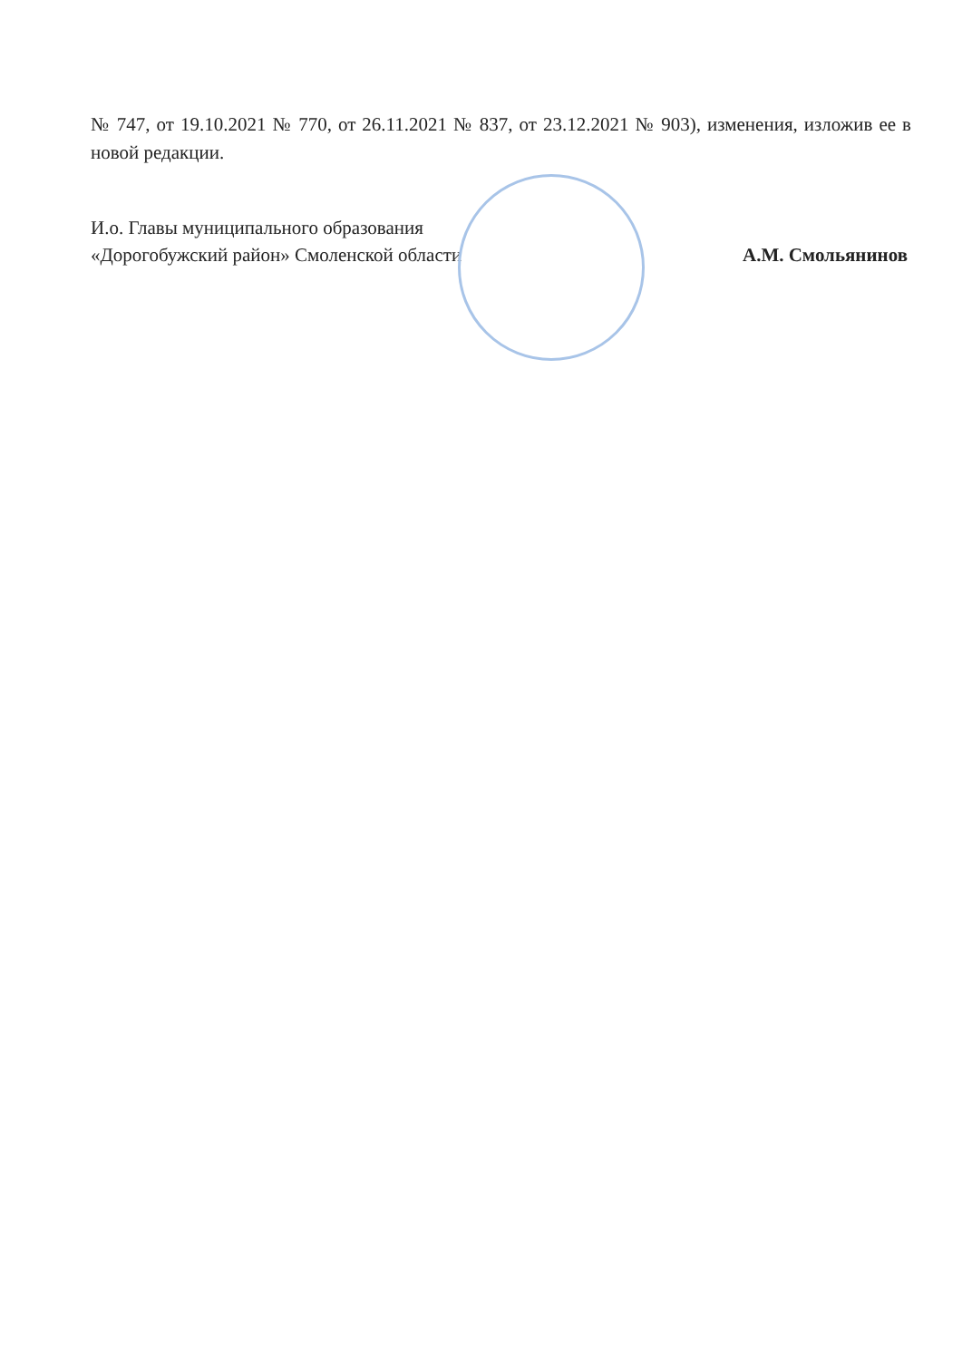№ 747, от 19.10.2021 № 770, от 26.11.2021 № 837, от 23.12.2021 № 903), изменения, изложив ее в новой редакции.
И.о. Главы муниципального образования
«Дорогобужский район» Смоленской области
А.М. Смольянинов